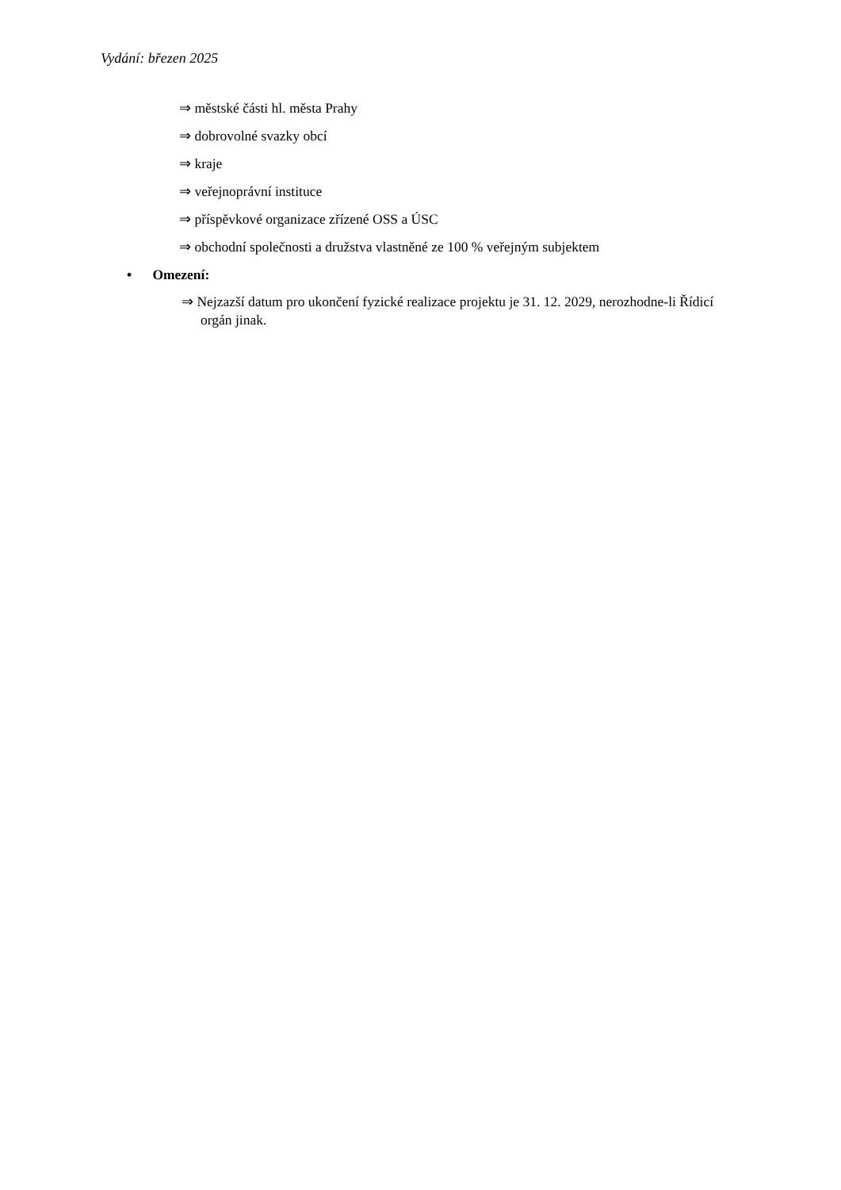Vydání: březen 2025
⇒ městské části hl. města Prahy
⇒ dobrovolné svazky obcí
⇒ kraje
⇒ veřejnoprávní instituce
⇒ příspěvkové organizace zřízené OSS a ÚSC
⇒ obchodní společnosti a družstva vlastněné ze 100 % veřejným subjektem
• Omezení:
⇒ Nejzazší datum pro ukončení fyzické realizace projektu je 31. 12. 2029, nerozhodne-li Řídicí orgán jinak.